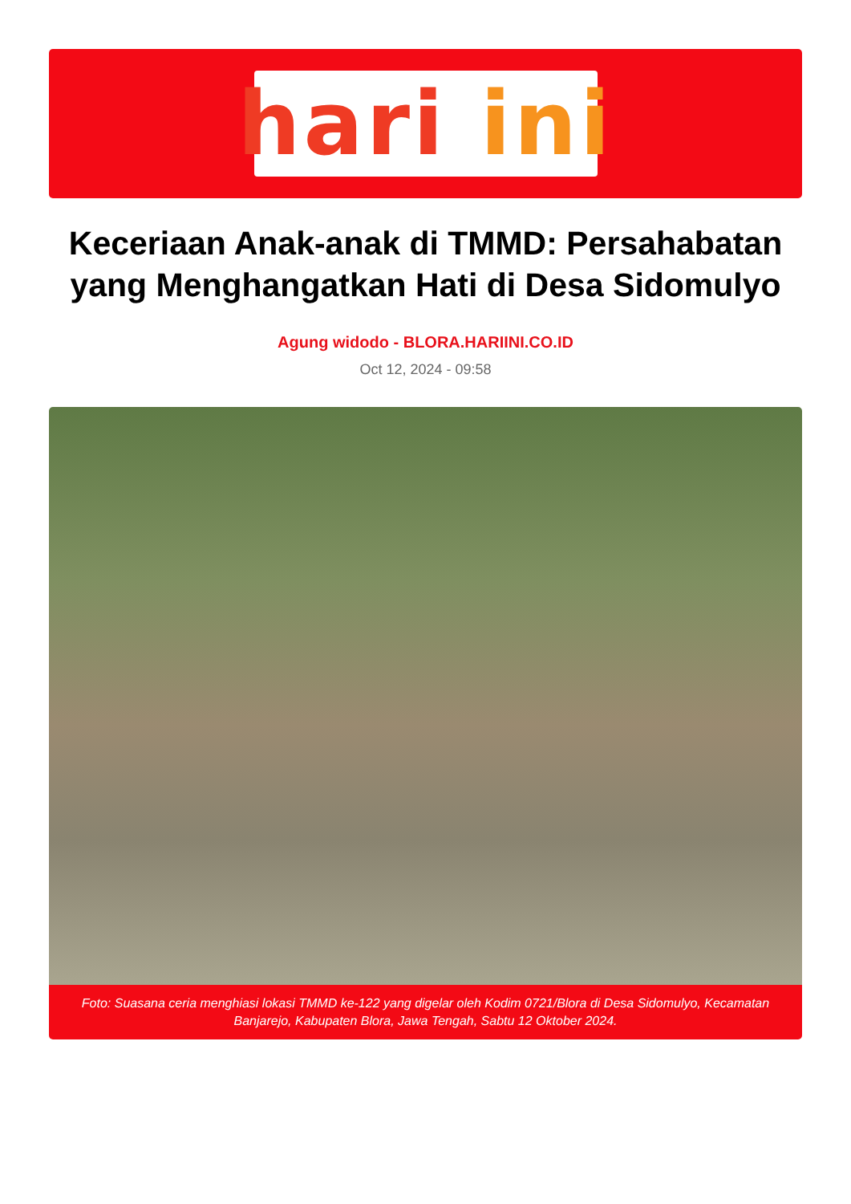hari ini
Keceriaan Anak-anak di TMMD: Persahabatan yang Menghangatkan Hati di Desa Sidomulyo
Agung widodo - BLORA.HARIINI.CO.ID
Oct 12, 2024 - 09:58
Foto: Suasana ceria menghiasi lokasi TMMD ke-122 yang digelar oleh Kodim 0721/Blora di Desa Sidomulyo, Kecamatan Banjarejo, Kabupaten Blora, Jawa Tengah, Sabtu 12 Oktober 2024.